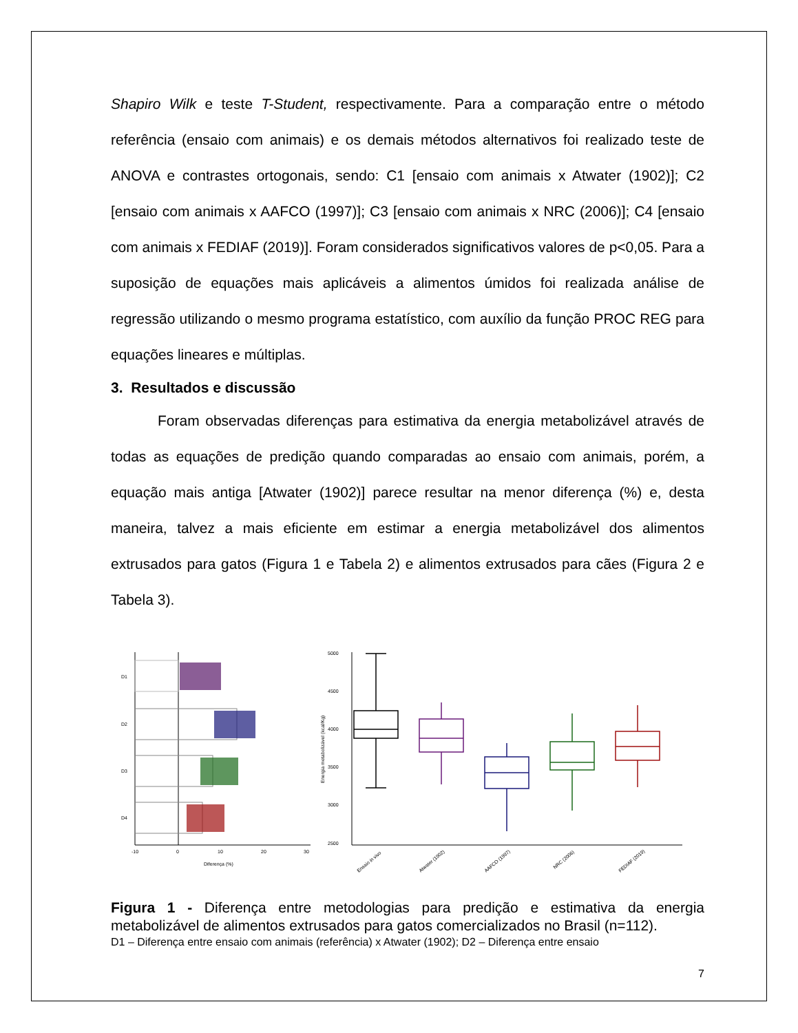Shapiro Wilk e teste T-Student, respectivamente. Para a comparação entre o método referência (ensaio com animais) e os demais métodos alternativos foi realizado teste de ANOVA e contrastes ortogonais, sendo: C1 [ensaio com animais x Atwater (1902)]; C2 [ensaio com animais x AAFCO (1997)]; C3 [ensaio com animais x NRC (2006)]; C4 [ensaio com animais x FEDIAF (2019)]. Foram considerados significativos valores de p<0,05. Para a suposição de equações mais aplicáveis a alimentos úmidos foi realizada análise de regressão utilizando o mesmo programa estatístico, com auxílio da função PROC REG para equações lineares e múltiplas.
3. Resultados e discussão
Foram observadas diferenças para estimativa da energia metabolizável através de todas as equações de predição quando comparadas ao ensaio com animais, porém, a equação mais antiga [Atwater (1902)] parece resultar na menor diferença (%) e, desta maneira, talvez a mais eficiente em estimar a energia metabolizável dos alimentos extrusados para gatos (Figura 1 e Tabela 2) e alimentos extrusados para cães (Figura 2 e Tabela 3).
D1
D2
D3
D4
-10
0
10
20
30
Diferença (%)
5000
4500
4000
3500
3000
2500
Energia metabolizável (kcal/Kg)
Ensaio in vivo
Atwater (1902)
AAFCO (1997)
NRC (2006)
FEDIAF (2019)
Figura 1 - Diferença entre metodologias para predição e estimativa da energia metabolizável de alimentos extrusados para gatos comercializados no Brasil (n=112).
D1 – Diferença entre ensaio com animais (referência) x Atwater (1902); D2 – Diferença entre ensaio
7